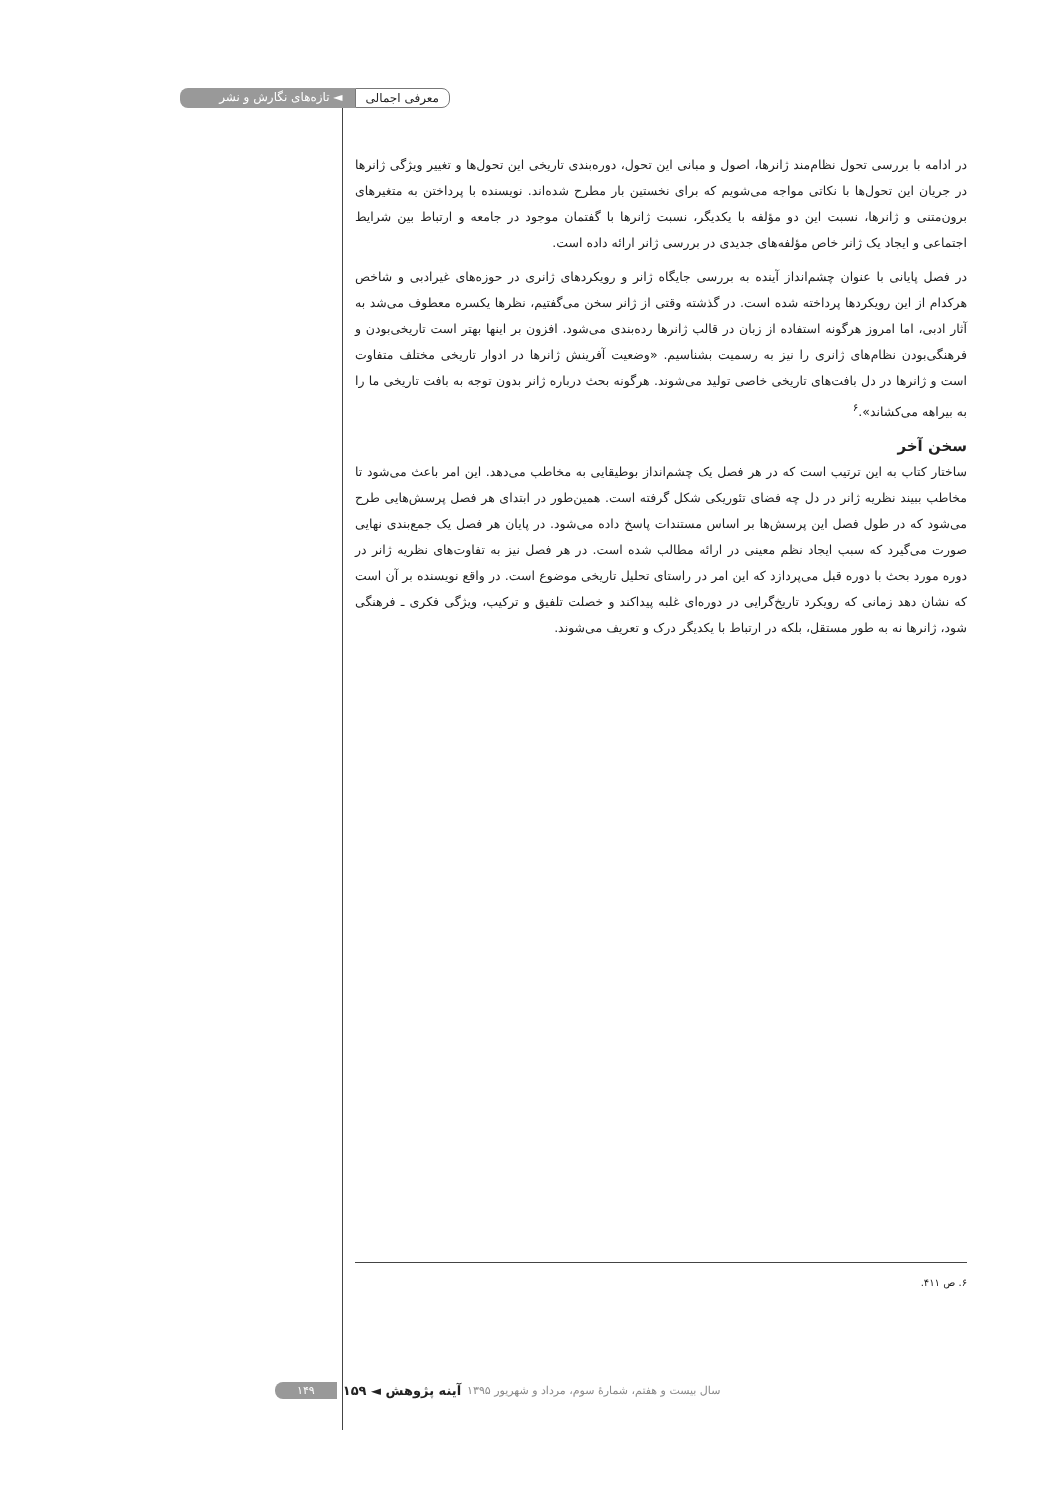معرفی اجمالی ◄ تازه‌های نگارش و نشر
در ادامه با بررسی تحول نظام‌مند ژانرها، اصول و مبانی این تحول، دوره‌بندی تاریخی این تحول‌ها و تغییر ویژگی ژانرها در جریان این تحول‌ها با نکاتی مواجه می‌شویم که برای نخستین بار مطرح شده‌اند. نویسنده با پرداختن به متغیرهای برون‌متنی و ژانرها، نسبت این دو مؤلفه با یکدیگر، نسبت ژانرها با گفتمان موجود در جامعه و ارتباط بین شرایط اجتماعی و ایجاد یک ژانر خاص مؤلفه‌های جدیدی در بررسی ژانر ارائه داده است.
در فصل پایانی با عنوان چشم‌انداز آینده به بررسی جایگاه ژانر و رویکردهای ژانری در حوزه‌های غیرادبی و شاخص هرکدام از این رویکردها پرداخته شده است. در گذشته وقتی از ژانر سخن می‌گفتیم، نظرها یکسره معطوف می‌شد به آثار ادبی، اما امروز هرگونه استفاده از زبان در قالب ژانرها رده‌بندی می‌شود. افزون بر اینها بهتر است تاریخی‌بودن و فرهنگی‌بودن نظام‌های ژانری را نیز به رسمیت بشناسیم. «وضعیت آفرینش ژانرها در ادوار تاریخی مختلف متفاوت است و ژانرها در دل بافت‌های تاریخی خاصی تولید می‌شوند. هرگونه بحث درباره ژانر بدون توجه به بافت تاریخی ما را به بیراهه می‌کشاند».<sup>۶</sup>
سخن آخر
ساختار کتاب به این ترتیب است که در هر فصل یک چشم‌انداز بوطیقایی به مخاطب می‌دهد. این امر باعث می‌شود تا مخاطب ببیند نظریه ژانر در دل چه فضای تئوریکی شکل گرفته است. همین‌طور در ابتدای هر فصل پرسش‌هایی طرح می‌شود که در طول فصل این پرسش‌ها بر اساس مستندات پاسخ داده می‌شود. در پایان هر فصل یک جمع‌بندی نهایی صورت می‌گیرد که سبب ایجاد نظم معینی در ارائه مطالب شده است. در هر فصل نیز به تفاوت‌های نظریه ژانر در دوره مورد بحث با دوره قبل می‌پردازد که این امر در راستای تحلیل تاریخی موضوع است. در واقع نویسنده بر آن است که نشان دهد زمانی که رویکرد تاریخ‌گرایی در دوره‌ای غلبه پیداکند و خصلت تلفیق و ترکیب، ویژگی فکری ـ فرهنگی شود، ژانرها نه به طور مستقل، بلکه در ارتباط با یکدیگر درک و تعریف می‌شوند.
۶. ص ۴۱۱.
سال بیست و هفتم، شمارۀ سوم، مرداد و شهریور ۱۳۹۵ آینه پژوهش ◄ ۱۵۹ ۱۴۹